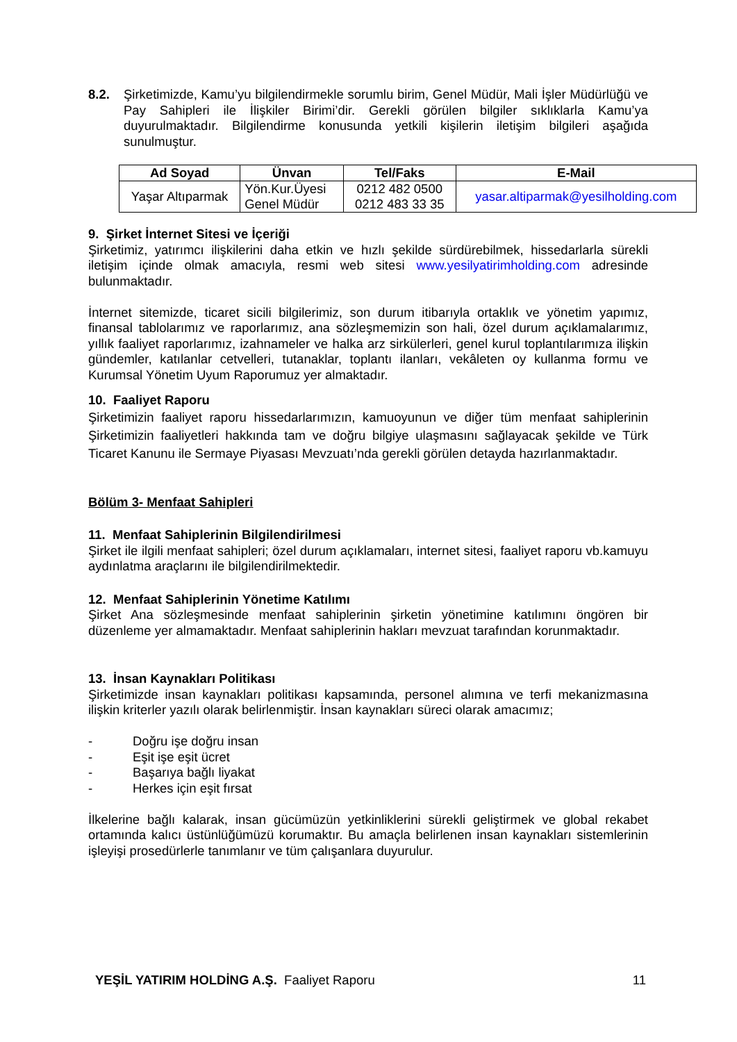8.2. Şirketimizde, Kamu’yu bilgilendirmekle sorumlu birim, Genel Müdür, Mali İşler Müdürlüğü ve Pay Sahipleri ile İlişkiler Birimi’dir. Gerekli görülen bilgiler sıklıklarla Kamu’ya duyurulmaktadır. Bilgilendirme konusunda yetkili kişilerin iletişim bilgileri aşağıda sunulmuştur.
| Ad Soyad | Ünvan | Tel/Faks | E-Mail |
| --- | --- | --- | --- |
| Yaşar Altıparmak | Yön.Kur.Üyesi Genel Müdür | 0212 482 0500 0212 483 33 35 | yasar.altiparmak@yesilholding.com |
9. Şirket İnternet Sitesi ve İçeriği
Şirketimiz, yatırımcı ilişkilerini daha etkin ve hızlı şekilde sürdürebilmek, hissedarlarla sürekli iletişim içinde olmak amacıyla, resmi web sitesi www.yesilyatirimholding.com adresinde bulunmaktadır.
İnternet sitemizde, ticaret sicili bilgilerimiz, son durum itibarıyla ortaklık ve yönetim yapımız, finansal tablolarımız ve raporlarımız, ana sözleşmemizin son hali, özel durum açıklamalarımız, yıllık faaliyet raporlarımız, izahnameler ve halka arz sirkülerleri, genel kurul toplantılarımıza ilişkin gündemler, katılanlar cetvelleri, tutanaklar, toplantı ilanları, vekâleten oy kullanma formu ve Kurumsal Yönetim Uyum Raporumuz yer almaktadır.
10. Faaliyet Raporu
Şirketimizin faaliyet raporu hissedarlarımızın, kamuoyunun ve diğer tüm menfaat sahiplerinin Şirketimizin faaliyetleri hakkında tam ve doğru bilgiye ulaşmasını sağlayacak şekilde ve Türk Ticaret Kanunu ile Sermaye Piyasası Mevzuatı’nda gerekli görülen detayda hazırlanmaktadır.
Bölüm 3- Menfaat Sahipleri
11. Menfaat Sahiplerinin Bilgilendirilmesi
Şirket ile ilgili menfaat sahipleri; özel durum açıklamaları, internet sitesi, faaliyet raporu vb.kamuyu aydınlatma araçlarını ile bilgilendirilmektedir.
12. Menfaat Sahiplerinin Yönetime Katılımı
Şirket Ana sözleşmesinde menfaat sahiplerinin şirketin yönetimine katılımını öngören bir düzenleme yer almamaktadır. Menfaat sahiplerinin hakları mevzuat tarafından korunmaktadır.
13. İnsan Kaynakları Politikası
Şirketimizde insan kaynakları politikası kapsamında, personel alımına ve terfi mekanizmasına ilişkin kriterler yazılı olarak belirlenmiştir. İnsan kaynakları süreci olarak amacımız;
- Doğru işe doğru insan
- Eşit işe eşit ücret
- Başarıya bağlı liyakat
- Herkes için eşit fırsat
İlkelerine bağlı kalarak, insan gücümüzün yetkinliklerini sürekli geliştirmek ve global rekabet ortamında kalıcı üstünlüğümüzü korumaktır. Bu amaçla belirlenen insan kaynakları sistemlerinin işleyişi prosedürlerle tanımlanır ve tüm çalışanlara duyurulur.
YEŞİL YATIRIM HOLDİNG A.Ş. Faaliyet Raporu 11